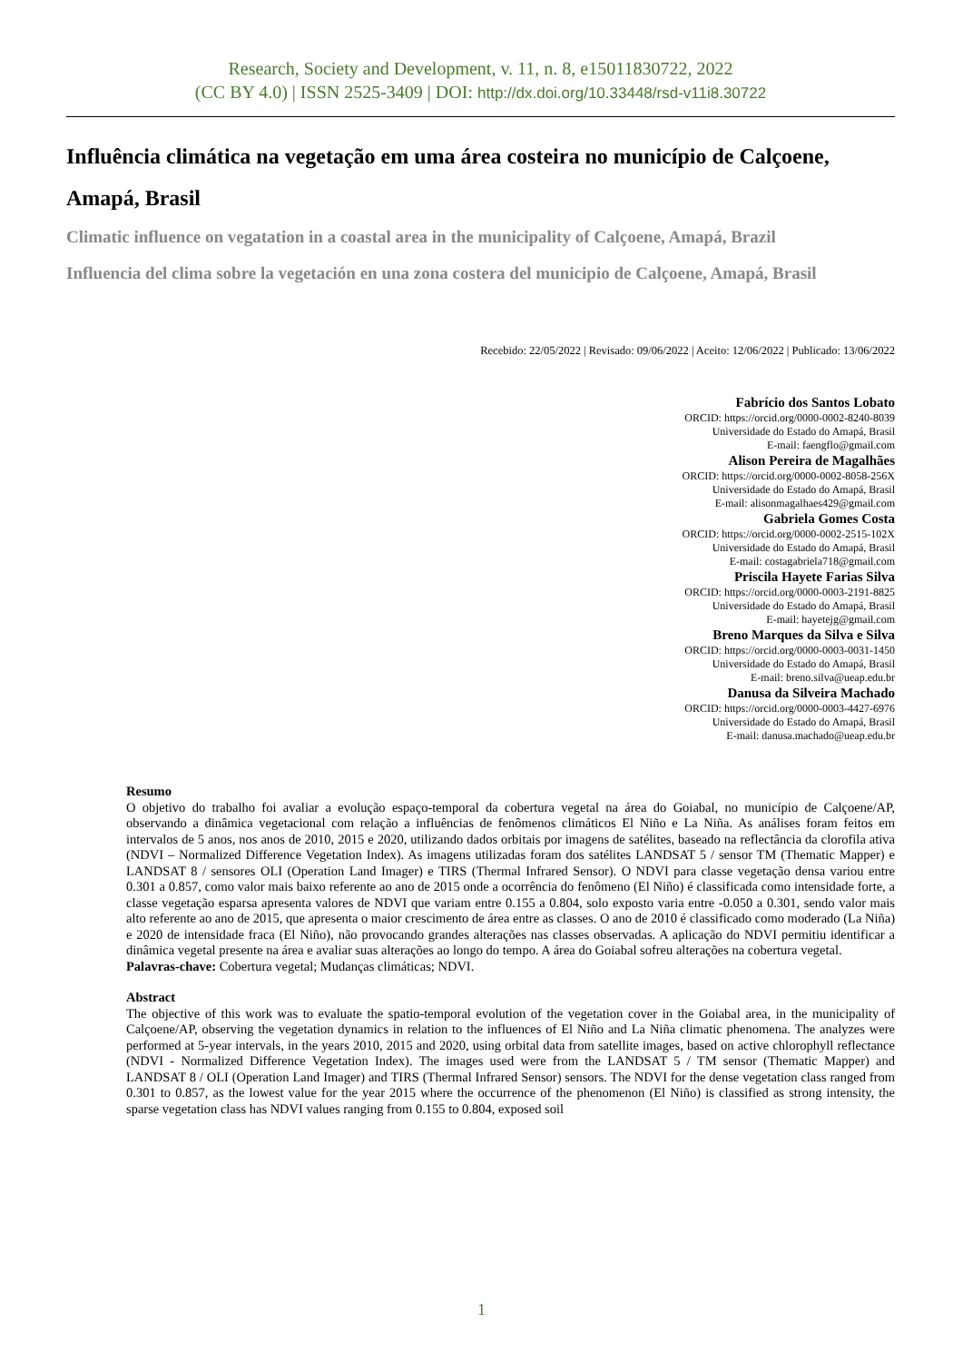Research, Society and Development, v. 11, n. 8, e15011830722, 2022
(CC BY 4.0) | ISSN 2525-3409 | DOI: http://dx.doi.org/10.33448/rsd-v11i8.30722
Influência climática na vegetação em uma área costeira no município de Calçoene, Amapá, Brasil
Climatic influence on vegatation in a coastal area in the municipality of Calçoene, Amapá, Brazil
Influencia del clima sobre la vegetación en una zona costera del municipio de Calçoene, Amapá, Brasil
Recebido: 22/05/2022 | Revisado: 09/06/2022 | Aceito: 12/06/2022 | Publicado: 13/06/2022
Fabrício dos Santos Lobato
ORCID: https://orcid.org/0000-0002-8240-8039
Universidade do Estado do Amapá, Brasil
E-mail: faengflo@gmail.com
Alison Pereira de Magalhães
ORCID: https://orcid.org/0000-0002-8058-256X
Universidade do Estado do Amapá, Brasil
E-mail: alisonmagalhaes429@gmail.com
Gabriela Gomes Costa
ORCID: https://orcid.org/0000-0002-2515-102X
Universidade do Estado do Amapá, Brasil
E-mail: costagabriela718@gmail.com
Priscila Hayete Farias Silva
ORCID: https://orcid.org/0000-0003-2191-8825
Universidade do Estado do Amapá, Brasil
E-mail: hayetejg@gmail.com
Breno Marques da Silva e Silva
ORCID: https://orcid.org/0000-0003-0031-1450
Universidade do Estado do Amapá, Brasil
E-mail: breno.silva@ueap.edu.br
Danusa da Silveira Machado
ORCID: https://orcid.org/0000-0003-4427-6976
Universidade do Estado do Amapá, Brasil
E-mail: danusa.machado@ueap.edu.br
Resumo
O objetivo do trabalho foi avaliar a evolução espaço-temporal da cobertura vegetal na área do Goiabal, no município de Calçoene/AP, observando a dinâmica vegetacional com relação a influências de fenômenos climáticos El Niño e La Niña. As análises foram feitos em intervalos de 5 anos, nos anos de 2010, 2015 e 2020, utilizando dados orbitais por imagens de satélites, baseado na reflectância da clorofila ativa (NDVI – Normalized Difference Vegetation Index). As imagens utilizadas foram dos satélites LANDSAT 5 / sensor TM (Thematic Mapper) e LANDSAT 8 / sensores OLI (Operation Land Imager) e TIRS (Thermal Infrared Sensor). O NDVI para classe vegetação densa variou entre 0.301 a 0.857, como valor mais baixo referente ao ano de 2015 onde a ocorrência do fenômeno (El Niño) é classificada como intensidade forte, a classe vegetação esparsa apresenta valores de NDVI que variam entre 0.155 a 0.804, solo exposto varia entre -0.050 a 0.301, sendo valor mais alto referente ao ano de 2015, que apresenta o maior crescimento de área entre as classes. O ano de 2010 é classificado como moderado (La Niña) e 2020 de intensidade fraca (El Niño), não provocando grandes alterações nas classes observadas. A aplicação do NDVI permitiu identificar a dinâmica vegetal presente na área e avaliar suas alterações ao longo do tempo. A área do Goiabal sofreu alterações na cobertura vegetal.
Palavras-chave: Cobertura vegetal; Mudanças climáticas; NDVI.
Abstract
The objective of this work was to evaluate the spatio-temporal evolution of the vegetation cover in the Goiabal area, in the municipality of Calçoene/AP, observing the vegetation dynamics in relation to the influences of El Niño and La Niña climatic phenomena. The analyzes were performed at 5-year intervals, in the years 2010, 2015 and 2020, using orbital data from satellite images, based on active chlorophyll reflectance (NDVI - Normalized Difference Vegetation Index). The images used were from the LANDSAT 5 / TM sensor (Thematic Mapper) and LANDSAT 8 / OLI (Operation Land Imager) and TIRS (Thermal Infrared Sensor) sensors. The NDVI for the dense vegetation class ranged from 0.301 to 0.857, as the lowest value for the year 2015 where the occurrence of the phenomenon (El Niño) is classified as strong intensity, the sparse vegetation class has NDVI values ranging from 0.155 to 0.804, exposed soil
1